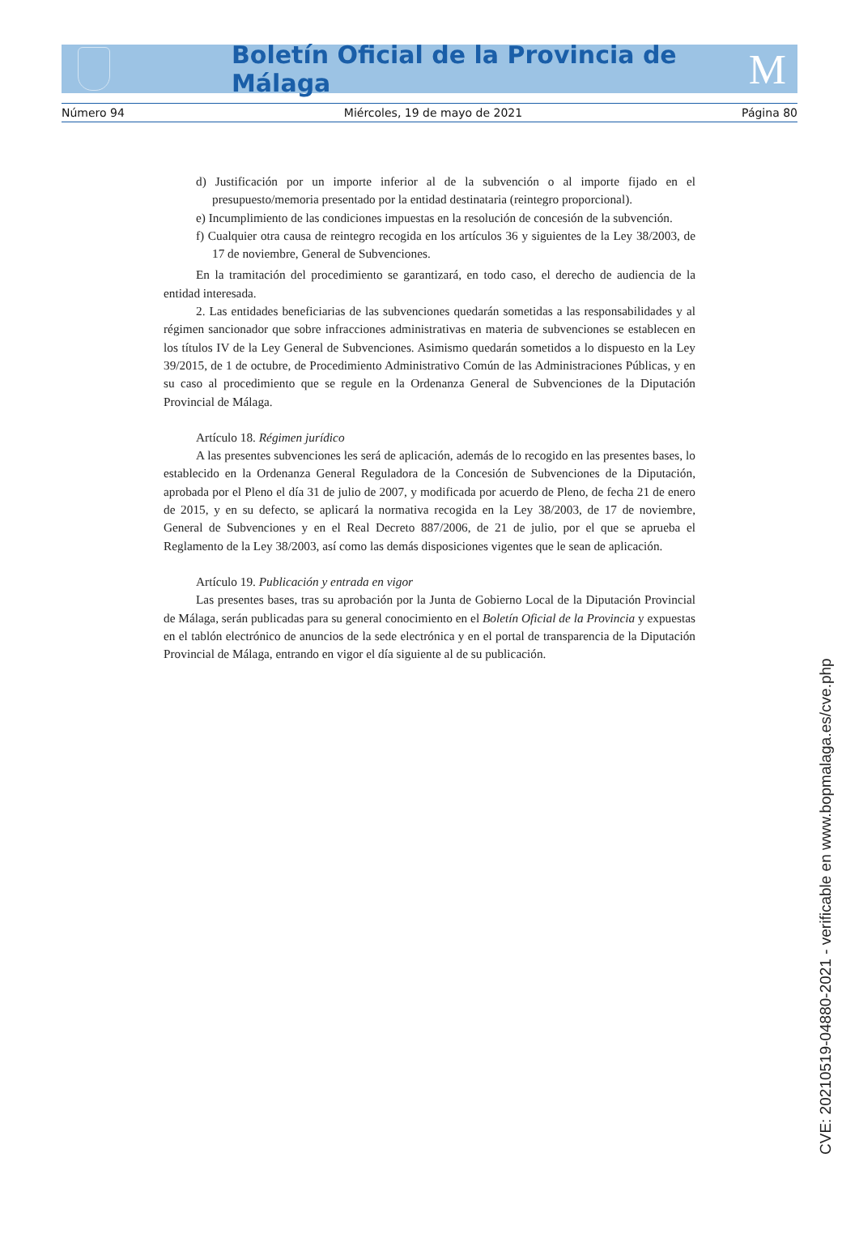Boletín Oficial de la Provincia de Málaga
M
Número 94 Miércoles, 19 de mayo de 2021 Página 80
d) Justificación por un importe inferior al de la subvención o al importe fijado en el presupuesto/memoria presentado por la entidad destinataria (reintegro proporcional).
e) Incumplimiento de las condiciones impuestas en la resolución de concesión de la subvención.
f) Cualquier otra causa de reintegro recogida en los artículos 36 y siguientes de la Ley 38/2003, de 17 de noviembre, General de Subvenciones.
En la tramitación del procedimiento se garantizará, en todo caso, el derecho de audiencia de la entidad interesada.
2. Las entidades beneficiarias de las subvenciones quedarán sometidas a las responsabilidades y al régimen sancionador que sobre infracciones administrativas en materia de subvenciones se establecen en los títulos IV de la Ley General de Subvenciones. Asimismo quedarán sometidos a lo dispuesto en la Ley 39/2015, de 1 de octubre, de Procedimiento Administrativo Común de las Administraciones Públicas, y en su caso al procedimiento que se regule en la Ordenanza General de Subvenciones de la Diputación Provincial de Málaga.
Artículo 18. Régimen jurídico
A las presentes subvenciones les será de aplicación, además de lo recogido en las presentes bases, lo establecido en la Ordenanza General Reguladora de la Concesión de Subvenciones de la Diputación, aprobada por el Pleno el día 31 de julio de 2007, y modificada por acuerdo de Pleno, de fecha 21 de enero de 2015, y en su defecto, se aplicará la normativa recogida en la Ley 38/2003, de 17 de noviembre, General de Subvenciones y en el Real Decreto 887/2006, de 21 de julio, por el que se aprueba el Reglamento de la Ley 38/2003, así como las demás disposiciones vigentes que le sean de aplicación.
Artículo 19. Publicación y entrada en vigor
Las presentes bases, tras su aprobación por la Junta de Gobierno Local de la Diputación Provincial de Málaga, serán publicadas para su general conocimiento en el Boletín Oficial de la Provincia y expuestas en el tablón electrónico de anuncios de la sede electrónica y en el portal de transparencia de la Diputación Provincial de Málaga, entrando en vigor el día siguiente al de su publicación.
CVE: 20210519-04880-2021 - verificable en www.bopmalaga.es/cve.php